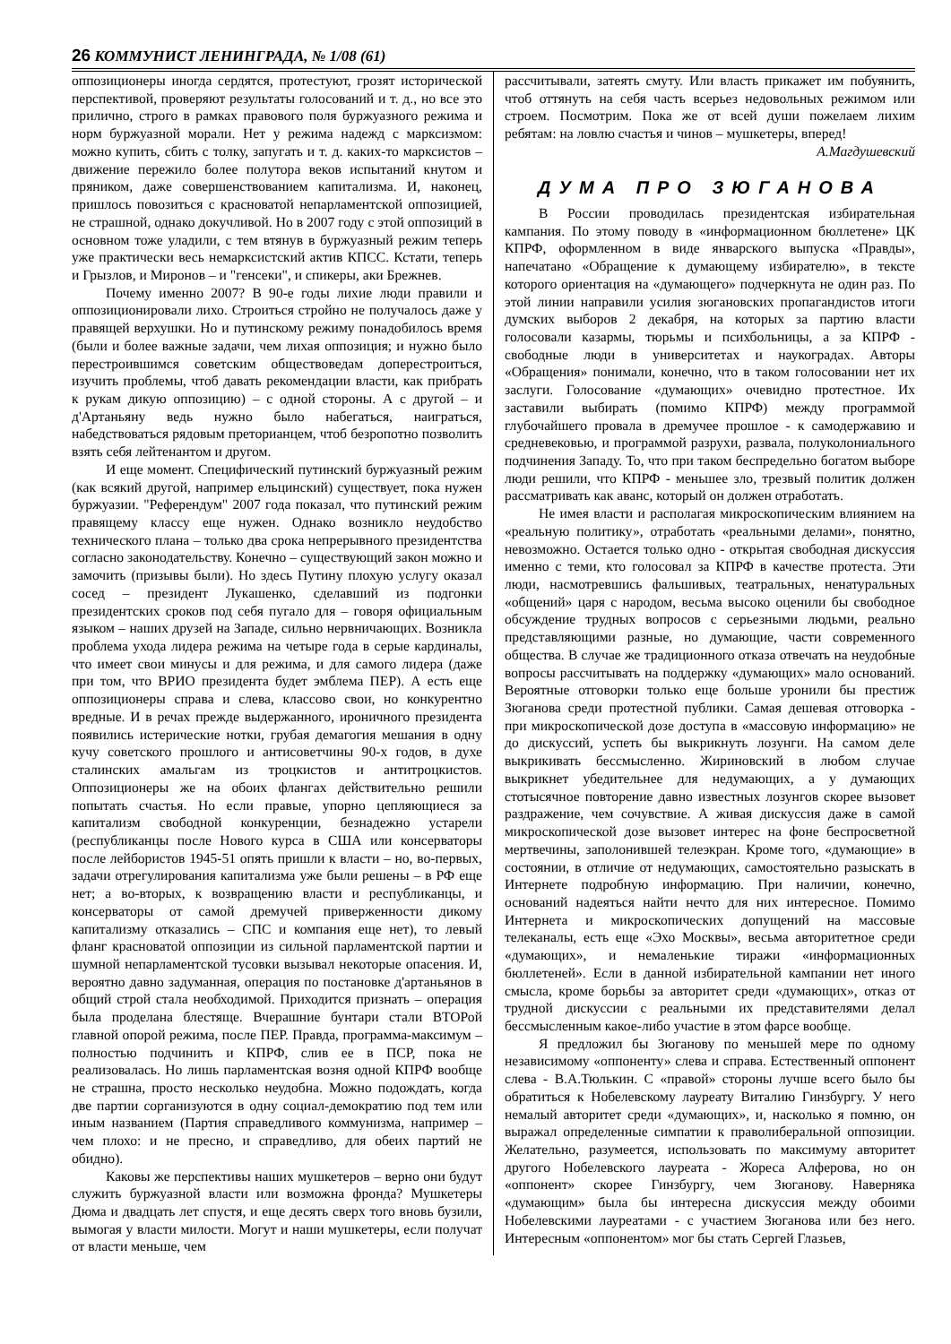26 КОММУНИСТ ЛЕНИНГРАДА, № 1/08 (61)
оппозиционеры иногда сердятся, протестуют, грозят исторической перспективой, проверяют результаты голосований и т. д., но все это прилично, строго в рамках правового поля буржуазного режима и норм буржуазной морали. Нет у режима надежд с марксизмом: можно купить, сбить с толку, запугать и т. д. каких-то марксистов – движение пережило более полутора веков испытаний кнутом и пряником, даже совершенствованием капитализма. И, наконец, пришлось повозиться с красноватой непарламентской оппозицией, не страшной, однако докучливой. Но в 2007 году с этой оппозиций в основном тоже уладили, с тем втянув в буржуазный режим теперь уже практически весь немарксистский актив КПСС. Кстати, теперь и Грызлов, и Миронов – и "генсеки", и спикеры, аки Брежнев.
Почему именно 2007? В 90-е годы лихие люди правили и оппозиционировали лихо. Строиться стройно не получалось даже у правящей верхушки. Но и путинскому режиму понадобилось время (были и более важные задачи, чем лихая оппозиция; и нужно было перестроившимся советским обществоведам доперестроиться, изучить проблемы, чтоб давать рекомендации власти, как прибрать к рукам дикую оппозицию) – с одной стороны. А с другой – и д'Артаньяну ведь нужно было набегаться, наиграться, набедствоваться рядовым преторианцем, чтоб безропотно позволить взять себя лейтенантом и другом.
И еще момент. Специфический путинский буржуазный режим (как всякий другой, например ельцинский) существует, пока нужен буржуазии. "Референдум" 2007 года показал, что путинский режим правящему классу еще нужен. Однако возникло неудобство технического плана – только два срока непрерывного президентства согласно законодательству. Конечно – существующий закон можно и замочить (призывы были). Но здесь Путину плохую услугу оказал сосед – президент Лукашенко, сделавший из подгонки президентских сроков под себя пугало для – говоря официальным языком – наших друзей на Западе, сильно нервничающих. Возникла проблема ухода лидера режима на четыре года в серые кардиналы, что имеет свои минусы и для режима, и для самого лидера (даже при том, что ВРИО президента будет эмблема ПЕР). А есть еще оппозиционеры справа и слева, классово свои, но конкурентно вредные. И в речах прежде выдержанного, ироничного президента появились истерические нотки, грубая демагогия мешания в одну кучу советского прошлого и антисоветчины 90-х годов, в духе сталинских амальгам из троцкистов и антитроцкистов. Оппозиционеры же на обоих флангах действительно решили попытать счастья. Но если правые, упорно цепляющиеся за капитализм свободной конкуренции, безнадежно устарели (республиканцы после Нового курса в США или консерваторы после лейбористов 1945-51 опять пришли к власти – но, во-первых, задачи отрегулирования капитализма уже были решены – в РФ еще нет; а во-вторых, к возвращению власти и республиканцы, и консерваторы от самой дремучей приверженности дикому капитализму отказались – СПС и компания еще нет), то левый фланг красноватой оппозиции из сильной парламентской партии и шумной непарламентской тусовки вызывал некоторые опасения. И, вероятно давно задуманная, операция по постановке д'артаньянов в общий строй стала необходимой. Приходится признать – операция была проделана блестяще. Вчерашние бунтари стали ВТОРой главной опорой режима, после ПЕР. Правда, программа-максимум – полностью подчинить и КПРФ, слив ее в ПСР, пока не реализовалась. Но лишь парламентская возня одной КПРФ вообще не страшна, просто несколько неудобна. Можно подождать, когда две партии сорганизуются в одну социал-демократию под тем или иным названием (Партия справедливого коммунизма, например – чем плохо: и не пресно, и справедливо, для обеих партий не обидно).
Каковы же перспективы наших мушкетеров – верно они будут служить буржуазной власти или возможна фронда? Мушкетеры Дюма и двадцать лет спустя, и еще десять сверх того вновь бузили, вымогая у власти милости. Могут и наши мушкетеры, если получат от власти меньше, чем
рассчитывали, затеять смуту. Или власть прикажет им побуянить, чтоб оттянуть на себя часть всерьез недовольных режимом или строем. Посмотрим. Пока же от всей души пожелаем лихим ребятам: на ловлю счастья и чинов – мушкетеры, вперед!
А.Магдушевский
ДУМА ПРО ЗЮГАНОВА
В России проводилась президентская избирательная кампания. По этому поводу в «информационном бюллетене» ЦК КПРФ, оформленном в виде январского выпуска «Правды», напечатано «Обращение к думающему избирателю», в тексте которого ориентация на «думающего» подчеркнута не один раз. По этой линии направили усилия зюгановских пропагандистов итоги думских выборов 2 декабря, на которых за партию власти голосовали казармы, тюрьмы и психбольницы, а за КПРФ - свободные люди в университетах и наукоградах. Авторы «Обращения» понимали, конечно, что в таком голосовании нет их заслуги. Голосование «думающих» очевидно протестное. Их заставили выбирать (помимо КПРФ) между программой глубочайшего провала в дремучее прошлое - к самодержавию и средневековью, и программой разрухи, развала, полуколониального подчинения Западу. То, что при таком беспредельно богатом выборе люди решили, что КПРФ - меньшее зло, трезвый политик должен рассматривать как аванс, который он должен отработать.
Не имея власти и располагая микроскопическим влиянием на «реальную политику», отработать «реальными делами», понятно, невозможно. Остается только одно - открытая свободная дискуссия именно с теми, кто голосовал за КПРФ в качестве протеста. Эти люди, насмотревшись фальшивых, театральных, ненатуральных «общений» царя с народом, весьма высоко оценили бы свободное обсуждение трудных вопросов с серьезными людьми, реально представляющими разные, но думающие, части современного общества. В случае же традиционного отказа отвечать на неудобные вопросы рассчитывать на поддержку «думающих» мало оснований. Вероятные отговорки только еще больше уронили бы престиж Зюганова среди протестной публики. Самая дешевая отговорка - при микроскопической дозе доступа в «массовую информацию» не до дискуссий, успеть бы выкрикнуть лозунги. На самом деле выкрикивать бессмысленно. Жириновский в любом случае выкрикнет убедительнее для недумающих, а у думающих стотысячное повторение давно известных лозунгов скорее вызовет раздражение, чем сочувствие. А живая дискуссия даже в самой микроскопической дозе вызовет интерес на фоне беспросветной мертвечины, заполонившей телеэкран. Кроме того, «думающие» в состоянии, в отличие от недумающих, самостоятельно разыскать в Интернете подробную информацию. При наличии, конечно, оснований надеяться найти нечто для них интересное. Помимо Интернета и микроскопических допущений на массовые телеканалы, есть еще «Эхо Москвы», весьма авторитетное среди «думающих», и немаленькие тиражи «информационных бюллетеней». Если в данной избирательной кампании нет иного смысла, кроме борьбы за авторитет среди «думающих», отказ от трудной дискуссии с реальными их представителями делал бессмысленным какое-либо участие в этом фарсе вообще.
Я предложил бы Зюганову по меньшей мере по одному независимому «оппоненту» слева и справа. Естественный оппонент слева - В.А.Тюлькин. С «правой» стороны лучше всего было бы обратиться к Нобелевскому лауреату Виталию Гинзбургу. У него немалый авторитет среди «думающих», и, насколько я помню, он выражал определенные симпатии к праволиберальной оппозиции. Желательно, разумеется, использовать по максимуму авторитет другого Нобелевского лауреата - Жореса Алферова, но он «оппонент» скорее Гинзбургу, чем Зюганову. Наверняка «думающим» была бы интересна дискуссия между обоими Нобелевскими лауреатами - с участием Зюганова или без него. Интересным «оппонентом» мог бы стать Сергей Глазьев,